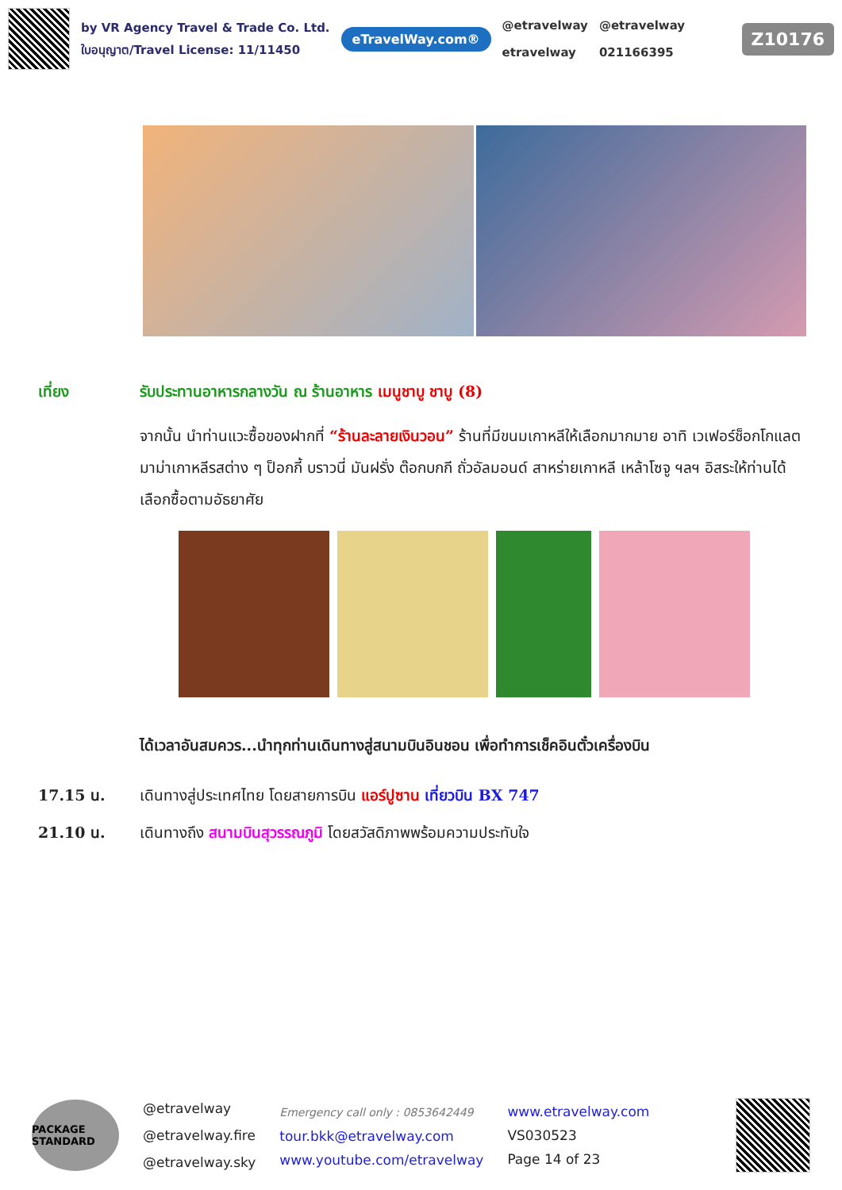by VR Agency Travel & Trade Co. Ltd.
ใบอนุญาต/Travel License: 11/11450
eTravelWay.com®
@etravelway
etravelway
@etravelway
021166395
Z10176
เที่ยง รับประทานอาหารกลางวัน ณ ร้านอาหาร เมนูชาบู ชาบู (8)
จากนั้น นำท่านแวะซื้อของฝากที่ “ร้านละลายเงินวอน” ร้านที่มีขนมเกาหลีให้เลือกมากมาย อาทิ เวเฟอร์ช็อกโกแลต มาม่าเกาหลีรสต่าง ๆ ป็อกกี้ บราวนี่ มันฝรั่ง ต๊อกบกกี ถั่วอัลมอนด์ สาหร่ายเกาหลี เหล้าโซจู ฯลฯ อิสระให้ท่านได้เลือกซื้อตามอัธยาศัย
ได้เวลาอันสมควร...นำทุกท่านเดินทางสู่สนามบินอินชอน เพื่อทำการเช็คอินตั๋วเครื่องบิน
17.15 น. เดินทางสู่ประเทศไทย โดยสายการบิน แอร์ปูซาน เที่ยวบิน BX 747
21.10 น. เดินทางถึง สนามบินสุวรรณภูมิ โดยสวัสดิภาพพร้อมความประทับใจ
PACKAGE STANDARD
@etravelway
@etravelway.fire
@etravelway.sky
Emergency call only : 0853642449
tour.bkk@etravelway.com
www.youtube.com/etravelway
www.etravelway.com
VS030523
Page 14 of 23